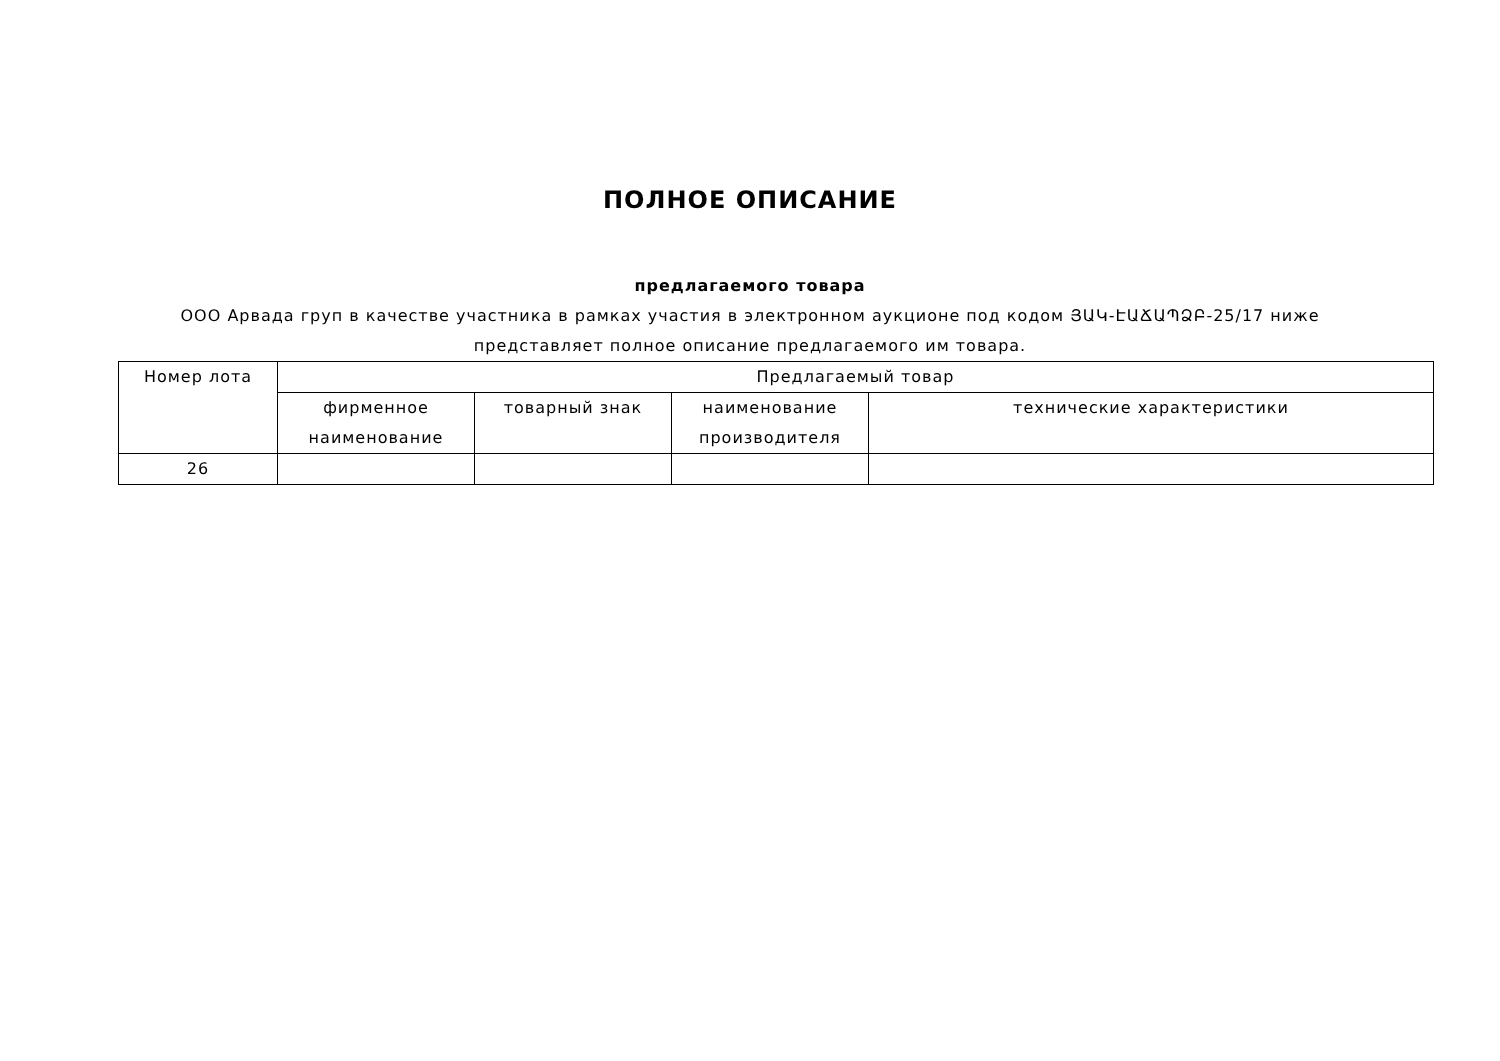ПОЛНОЕ ОПИСАНИЕ
предлагаемого товара
ООО Арвада груп в качестве участника в рамках участия в электронном аукционе под кодом ՅԱԿ-ԷԱՃԱՊՁԲ-25/17 ниже представляет полное описание предлагаемого им товара.
| Номер лота | Предлагаемый товар | | | |
| --- | --- | --- | --- | --- |
| | фирменное наименование | товарный знак | наименование производителя | технические характеристики |
| 26 | | | | |